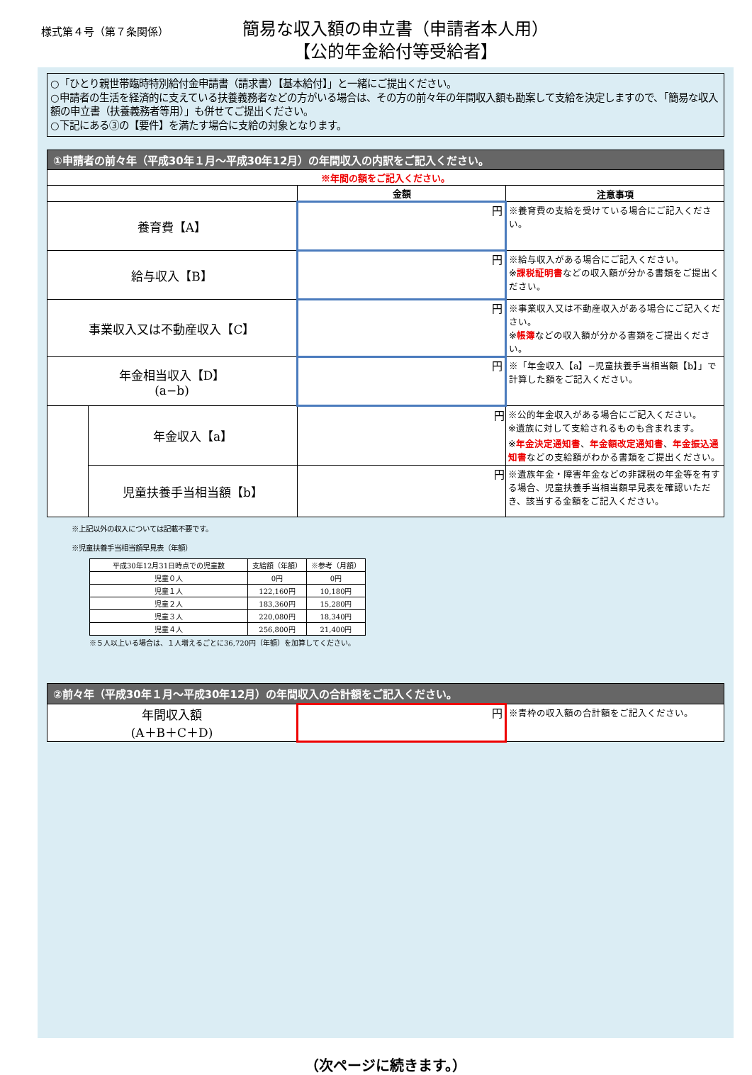様式第４号（第７条関係）
簡易な収入額の申立書（申請者本人用）
【公的年金給付等受給者】
○「ひとり親世帯臨時特別給付金申請書（請求書）【基本給付】」と一緒にご提出ください。
○申請者の生活を経済的に支えている扶養義務者などの方がいる場合は、その方の前々年の年間収入額も勘案して支給を決定しますので、「簡易な収入額の申立書（扶養義務者等用）」も併せてご提出ください。
○下記にある③の【要件】を満たす場合に支給の対象となります。
| ①申請者の前々年（平成30年１月〜平成30年12月）の年間収入の内訳をご記入ください。 | | | |
| --- | --- | --- | --- |
| ※年間の額をご記入ください。 | | | |
| | | 金額 | 注意事項 |
| 養育費【A】 | | 円 | ※養育費の支給を受けている場合にご記入ください。 |
| 給与収入【B】 | | 円 | ※給与収入がある場合にご記入ください。 ※ 課税証明書 などの収入額が分かる書類をご提出ください。 |
| 事業収入又は不動産収入【C】 | | 円 | ※事業収入又は不動産収入がある場合にご記入ください。 ※ 帳簿 などの収入額が分かる書類をご提出ください。 |
| 年金相当収入【D】 (a−b) | | 円 | ※「年金収入【a】−児童扶養手当相当額【b】」で計算した額をご記入ください。 |
| | 年金収入【a】 | 円 | ※公的年金収入がある場合にご記入ください。 ※遺族に対して支給されるものも含まれます。 ※ 年金決定通知書 、 年金額改定通知書 、 年金振込通知書 などの支給額がわかる書類をご提出ください。 |
| | 児童扶養手当相当額【b】 | 円 | ※遺族年金・障害年金などの非課税の年金等を有する場合、児童扶養手当相当額早見表を確認いただき、該当する金額をご記入ください。 |
※上記以外の収入については記載不要です。
※児童扶養手当相当額早見表（年額）
| 平成30年12月31日時点での児童数 | 支給額（年額） | ※参考（月額） |
| --- | --- | --- |
| 児童０人 | 0円 | 0円 |
| 児童１人 | 122,160円 | 10,180円 |
| 児童２人 | 183,360円 | 15,280円 |
| 児童３人 | 220,080円 | 18,340円 |
| 児童４人 | 256,800円 | 21,400円 |
※５人以上いる場合は、１人増えるごとに36,720円（年額）を加算してください。
| ②前々年（平成30年１月〜平成30年12月）の年間収入の合計額をご記入ください。 | | |
| --- | --- | --- |
| 年間収入額 (A＋B＋C＋D) | 円 | ※青枠の収入額の合計額をご記入ください。 |
（次ページに続きます。）